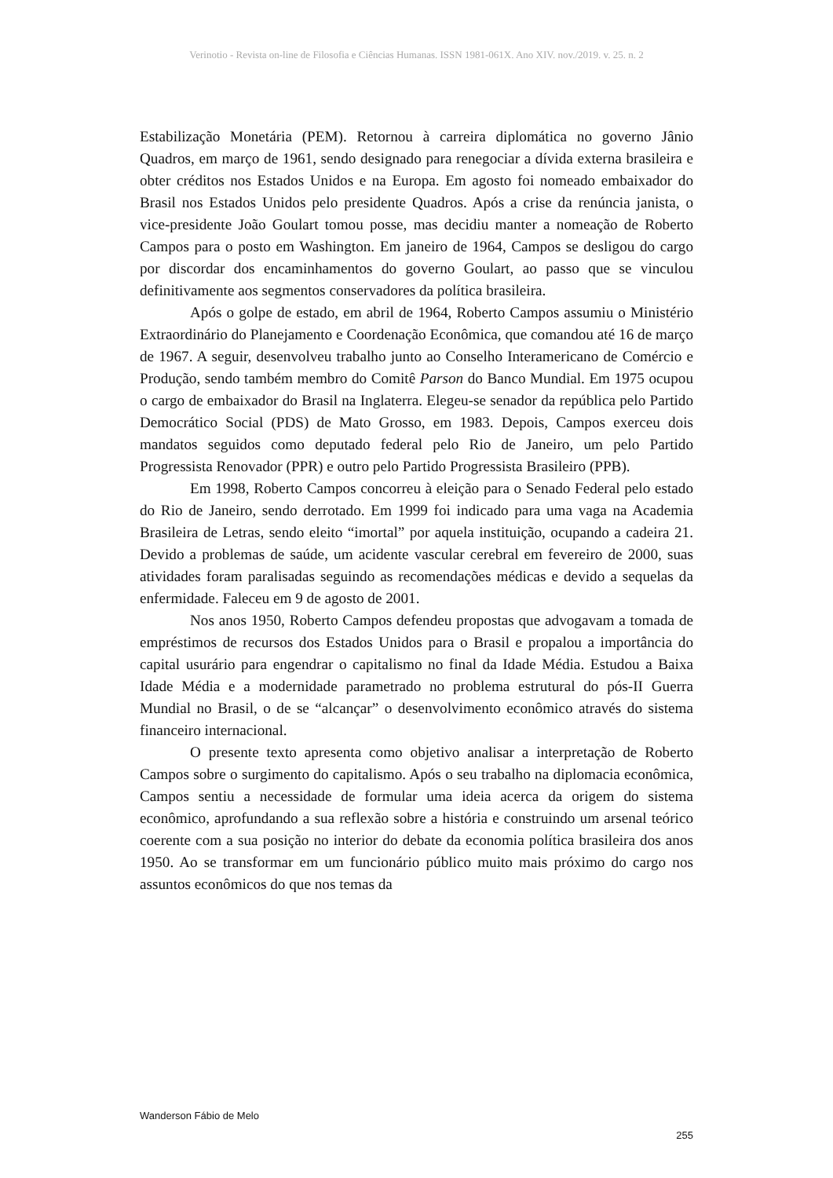Verinotio - Revista on-line de Filosofia e Ciências Humanas. ISSN 1981-061X. Ano XIV. nov./2019. v. 25. n. 2
Estabilização Monetária (PEM). Retornou à carreira diplomática no governo Jânio Quadros, em março de 1961, sendo designado para renegociar a dívida externa brasileira e obter créditos nos Estados Unidos e na Europa. Em agosto foi nomeado embaixador do Brasil nos Estados Unidos pelo presidente Quadros. Após a crise da renúncia janista, o vice-presidente João Goulart tomou posse, mas decidiu manter a nomeação de Roberto Campos para o posto em Washington. Em janeiro de 1964, Campos se desligou do cargo por discordar dos encaminhamentos do governo Goulart, ao passo que se vinculou definitivamente aos segmentos conservadores da política brasileira.
Após o golpe de estado, em abril de 1964, Roberto Campos assumiu o Ministério Extraordinário do Planejamento e Coordenação Econômica, que comandou até 16 de março de 1967. A seguir, desenvolveu trabalho junto ao Conselho Interamericano de Comércio e Produção, sendo também membro do Comitê Parson do Banco Mundial. Em 1975 ocupou o cargo de embaixador do Brasil na Inglaterra. Elegeu-se senador da república pelo Partido Democrático Social (PDS) de Mato Grosso, em 1983. Depois, Campos exerceu dois mandatos seguidos como deputado federal pelo Rio de Janeiro, um pelo Partido Progressista Renovador (PPR) e outro pelo Partido Progressista Brasileiro (PPB).
Em 1998, Roberto Campos concorreu à eleição para o Senado Federal pelo estado do Rio de Janeiro, sendo derrotado. Em 1999 foi indicado para uma vaga na Academia Brasileira de Letras, sendo eleito “imortal” por aquela instituição, ocupando a cadeira 21. Devido a problemas de saúde, um acidente vascular cerebral em fevereiro de 2000, suas atividades foram paralisadas seguindo as recomendações médicas e devido a sequelas da enfermidade. Faleceu em 9 de agosto de 2001.
Nos anos 1950, Roberto Campos defendeu propostas que advogavam a tomada de empréstimos de recursos dos Estados Unidos para o Brasil e propalou a importância do capital usurário para engendrar o capitalismo no final da Idade Média. Estudou a Baixa Idade Média e a modernidade parametrado no problema estrutural do pós-II Guerra Mundial no Brasil, o de se “alcançar” o desenvolvimento econômico através do sistema financeiro internacional.
O presente texto apresenta como objetivo analisar a interpretação de Roberto Campos sobre o surgimento do capitalismo. Após o seu trabalho na diplomacia econômica, Campos sentiu a necessidade de formular uma ideia acerca da origem do sistema econômico, aprofundando a sua reflexão sobre a história e construindo um arsenal teórico coerente com a sua posição no interior do debate da economia política brasileira dos anos 1950. Ao se transformar em um funcionário público muito mais próximo do cargo nos assuntos econômicos do que nos temas da
Wanderson Fábio de Melo
255